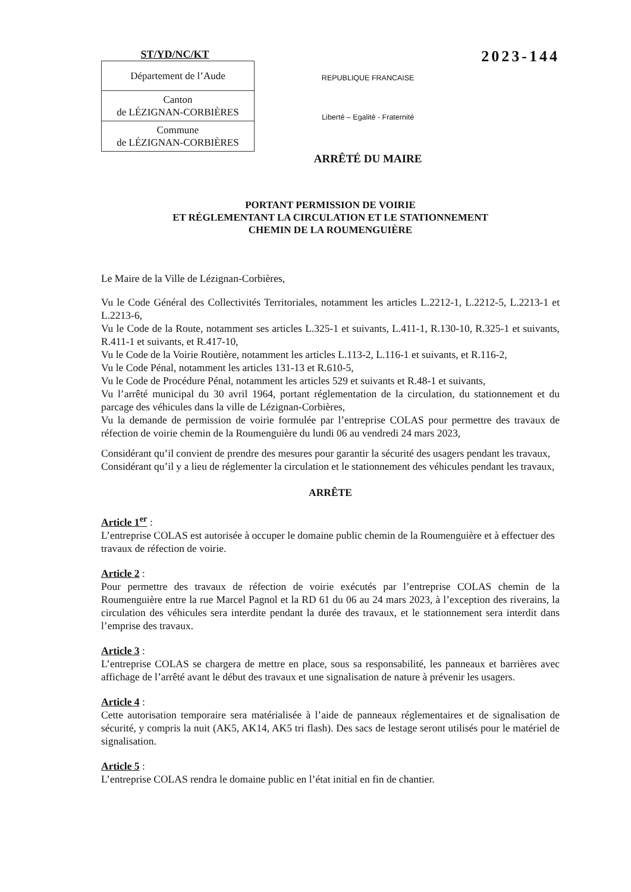ST/YD/NC/KT
| Département de l’Aude |
| Canton de LÉZIGNAN-CORBIÈRES |
| Commune de LÉZIGNAN-CORBIÈRES |
REPUBLIQUE FRANCAISE
Liberté – Egalité - Fraternité
ARRÊTÉ DU MAIRE
2023-144
PORTANT PERMISSION DE VOIRIE
ET RÉGLEMENTANT LA CIRCULATION ET LE STATIONNEMENT
CHEMIN DE LA ROUMENGUIÈRE
Le Maire de la Ville de Lézignan-Corbières,
Vu le Code Général des Collectivités Territoriales, notamment les articles L.2212-1, L.2212-5, L.2213-1 et L.2213-6,
Vu le Code de la Route, notamment ses articles L.325-1 et suivants, L.411-1, R.130-10, R.325-1 et suivants, R.411-1 et suivants, et R.417-10,
Vu le Code de la Voirie Routière, notamment les articles L.113-2, L.116-1 et suivants, et R.116-2,
Vu le Code Pénal, notamment les articles 131-13 et R.610-5,
Vu le Code de Procédure Pénal, notamment les articles 529 et suivants et R.48-1 et suivants,
Vu l’arrêté municipal du 30 avril 1964, portant réglementation de la circulation, du stationnement et du parcage des véhicules dans la ville de Lézignan-Corbières,
Vu la demande de permission de voirie formulée par l’entreprise COLAS pour permettre des travaux de réfection de voirie chemin de la Roumenguière du lundi 06 au vendredi 24 mars 2023,
Considérant qu’il convient de prendre des mesures pour garantir la sécurité des usagers pendant les travaux,
Considérant qu’il y a lieu de réglementer la circulation et le stationnement des véhicules pendant les travaux,
ARRÊTE
Article 1<sup>er</sup> :
L’entreprise COLAS est autorisée à occuper le domaine public chemin de la Roumenguière et à effectuer des travaux de réfection de voirie.
Article 2 :
Pour permettre des travaux de réfection de voirie exécutés par l’entreprise COLAS chemin de la Roumenguière entre la rue Marcel Pagnol et la RD 61 du 06 au 24 mars 2023, à l’exception des riverains, la circulation des véhicules sera interdite pendant la durée des travaux, et le stationnement sera interdit dans l’emprise des travaux.
Article 3 :
L’entreprise COLAS se chargera de mettre en place, sous sa responsabilité, les panneaux et barrières avec affichage de l’arrêté avant le début des travaux et une signalisation de nature à prévenir les usagers.
Article 4 :
Cette autorisation temporaire sera matérialisée à l’aide de panneaux réglementaires et de signalisation de sécurité, y compris la nuit (AK5, AK14, AK5 tri flash). Des sacs de lestage seront utilisés pour le matériel de signalisation.
Article 5 :
L’entreprise COLAS rendra le domaine public en l’état initial en fin de chantier.